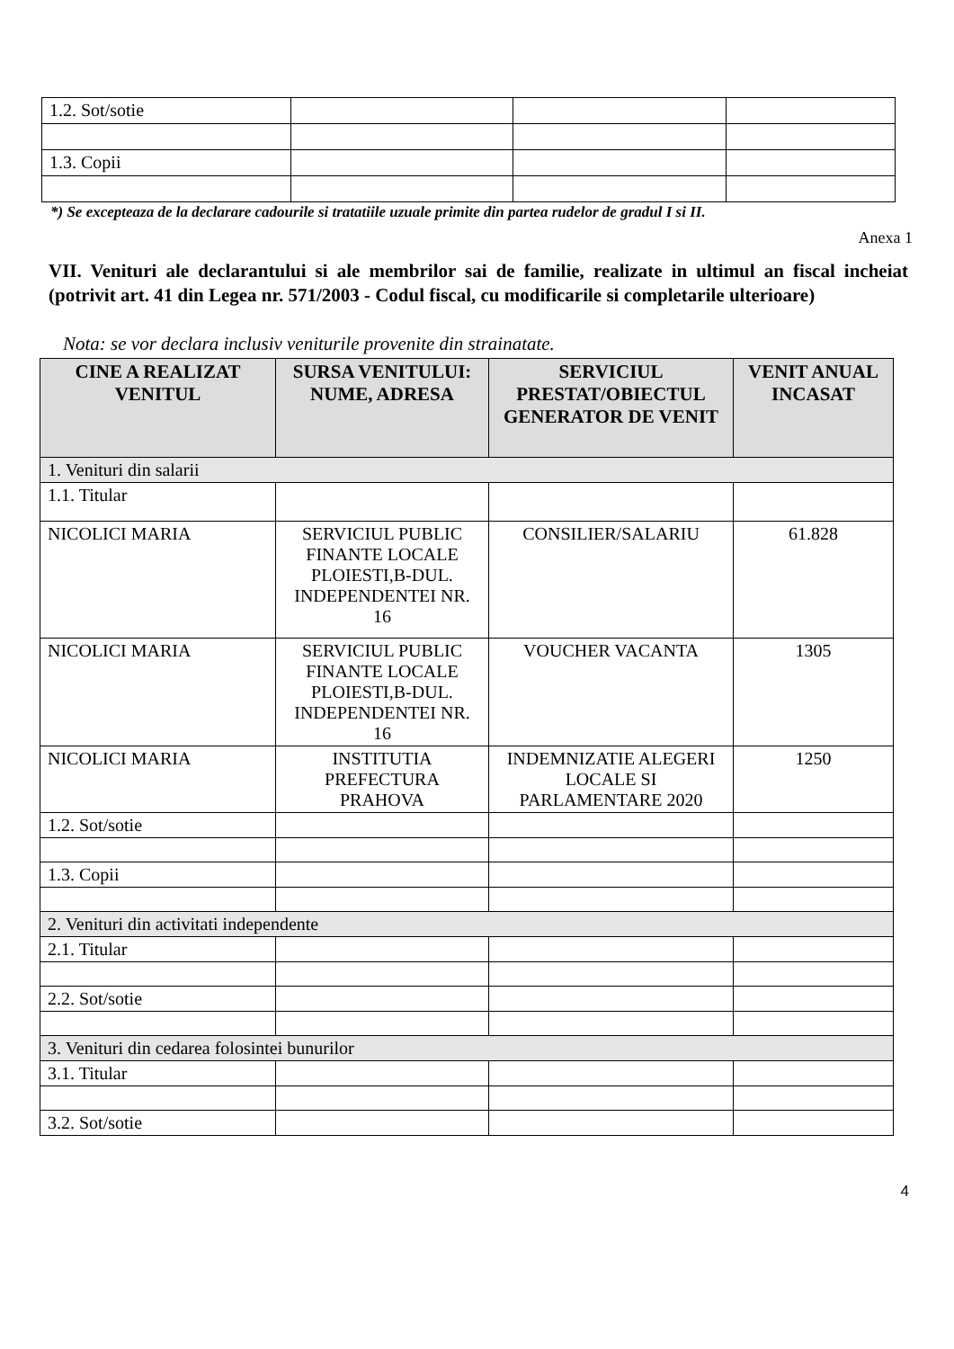| 1.2. Sot/sotie | | | |
| 1.3. Copii | | | |
*) Se excepteaza de la declarare cadourile si tratatiile uzuale primite din partea rudelor de gradul I si II.
Anexa 1
VII. Venituri ale declarantului si ale membrilor sai de familie, realizate in ultimul an fiscal incheiat (potrivit art. 41 din Legea nr. 571/2003 - Codul fiscal, cu modificarile si completarile ulterioare)
Nota: se vor declara inclusiv veniturile provenite din strainatate.
| CINE A REALIZAT VENITUL | SURSA VENITULUI: NUME, ADRESA | SERVICIUL PRESTAT/OBIECTUL GENERATOR DE VENIT | VENIT ANUAL INCASAT |
| --- | --- | --- | --- |
| 1. Venituri din salarii | | | |
| 1.1. Titular | | | |
| NICOLICI MARIA | SERVICIUL PUBLIC FINANTE LOCALE PLOIESTI,B-DUL. INDEPENDENTEI NR. 16 | CONSILIER/SALARIU | 61.828 |
| NICOLICI MARIA | SERVICIUL PUBLIC FINANTE LOCALE PLOIESTI,B-DUL. INDEPENDENTEI NR. 16 | VOUCHER VACANTA | 1305 |
| NICOLICI MARIA | INSTITUTIA PREFECTURA PRAHOVA | INDEMNIZATIE ALEGERI LOCALE SI PARLAMENTARE 2020 | 1250 |
| 1.2. Sot/sotie | | | |
| 1.3. Copii | | | |
| 2. Venituri din activitati independente | | | |
| 2.1. Titular | | | |
| 2.2. Sot/sotie | | | |
| 3. Venituri din cedarea folosintei bunurilor | | | |
| 3.1. Titular | | | |
| 3.2. Sot/sotie | | | |
4